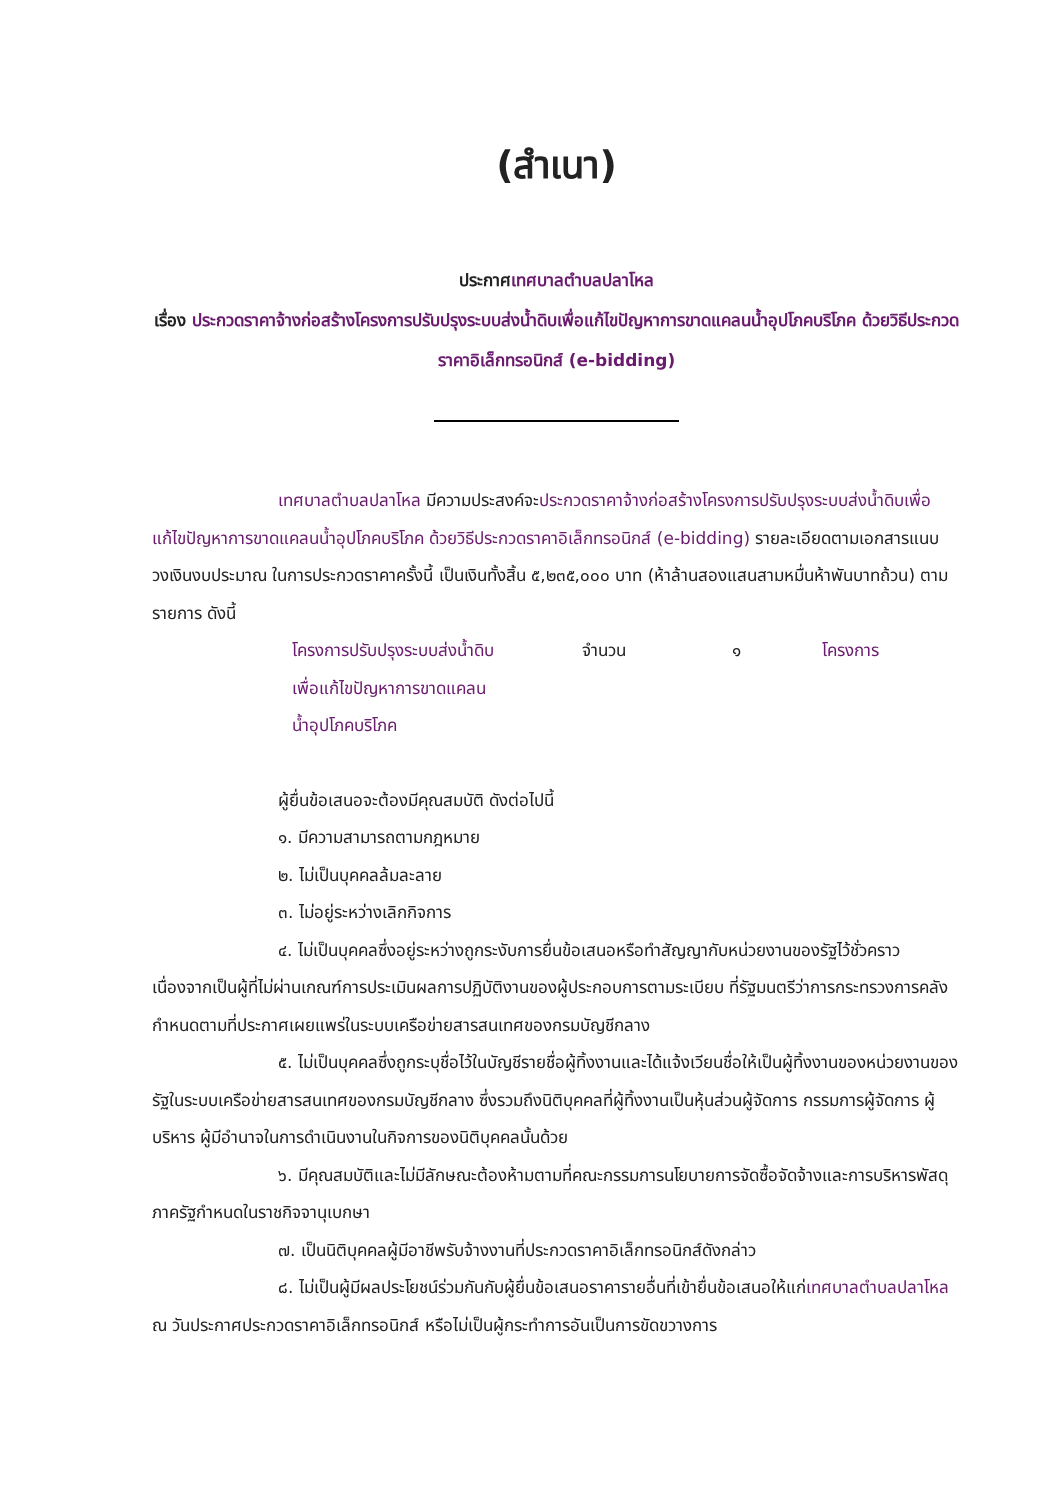(สำเนา)
ประกาศเทศบาลตำบลปลาโหล
เรื่อง ประกวดราคาจ้างก่อสร้างโครงการปรับปรุงระบบส่งน้ำดิบเพื่อแก้ไขปัญหาการขาดแคลนน้ำอุปโภคบริโภค ด้วยวิธีประกวดราคาอิเล็กทรอนิกส์ (e-bidding)
เทศบาลตำบลปลาโหล มีความประสงค์จะประกวดราคาจ้างก่อสร้างโครงการปรับปรุงระบบส่งน้ำดิบเพื่อแก้ไขปัญหาการขาดแคลนน้ำอุปโภคบริโภค ด้วยวิธีประกวดราคาอิเล็กทรอนิกส์ (e-bidding) รายละเอียดตามเอกสารแนบ วงเงินงบประมาณ ในการประกวดราคาครั้งนี้ เป็นเงินทั้งสิ้น ๕,๒๓๕,๐๐๐ บาท (ห้าล้านสองแสนสามหมื่นห้าพันบาทถ้วน) ตามรายการ ดังนี้
โครงการปรับปรุงระบบส่งน้ำดิบ
เพื่อแก้ไขปัญหาการขาดแคลน
น้ำอุปโภคบริโภค
จำนวน ๑ โครงการ
ผู้ยื่นข้อเสนอจะต้องมีคุณสมบัติ ดังต่อไปนี้
๑. มีความสามารถตามกฎหมาย
๒. ไม่เป็นบุคคลล้มละลาย
๓. ไม่อยู่ระหว่างเลิกกิจการ
๔. ไม่เป็นบุคคลซึ่งอยู่ระหว่างถูกระงับการยื่นข้อเสนอหรือทำสัญญากับหน่วยงานของรัฐไว้ชั่วคราว เนื่องจากเป็นผู้ที่ไม่ผ่านเกณฑ์การประเมินผลการปฏิบัติงานของผู้ประกอบการตามระเบียบ ที่รัฐมนตรีว่าการกระทรวงการคลังกำหนดตามที่ประกาศเผยแพร่ในระบบเครือข่ายสารสนเทศของกรมบัญชีกลาง
๕. ไม่เป็นบุคคลซึ่งถูกระบุชื่อไว้ในบัญชีรายชื่อผู้ทิ้งงานและได้แจ้งเวียนชื่อให้เป็นผู้ทิ้งงานของหน่วยงานของรัฐในระบบเครือข่ายสารสนเทศของกรมบัญชีกลาง ซึ่งรวมถึงนิติบุคคลที่ผู้ทิ้งงานเป็นหุ้นส่วนผู้จัดการ กรรมการผู้จัดการ ผู้บริหาร ผู้มีอำนาจในการดำเนินงานในกิจการของนิติบุคคลนั้นด้วย
๖. มีคุณสมบัติและไม่มีลักษณะต้องห้ามตามที่คณะกรรมการนโยบายการจัดซื้อจัดจ้างและการบริหารพัสดุภาครัฐกำหนดในราชกิจจานุเบกษา
๗. เป็นนิติบุคคลผู้มีอาชีพรับจ้างงานที่ประกวดราคาอิเล็กทรอนิกส์ดังกล่าว
๘. ไม่เป็นผู้มีผลประโยชน์ร่วมกันกับผู้ยื่นข้อเสนอราคารายอื่นที่เข้ายื่นข้อเสนอให้แก่เทศบาลตำบลปลาโหล ณ วันประกาศประกวดราคาอิเล็กทรอนิกส์ หรือไม่เป็นผู้กระทำการอันเป็นการขัดขวางการ